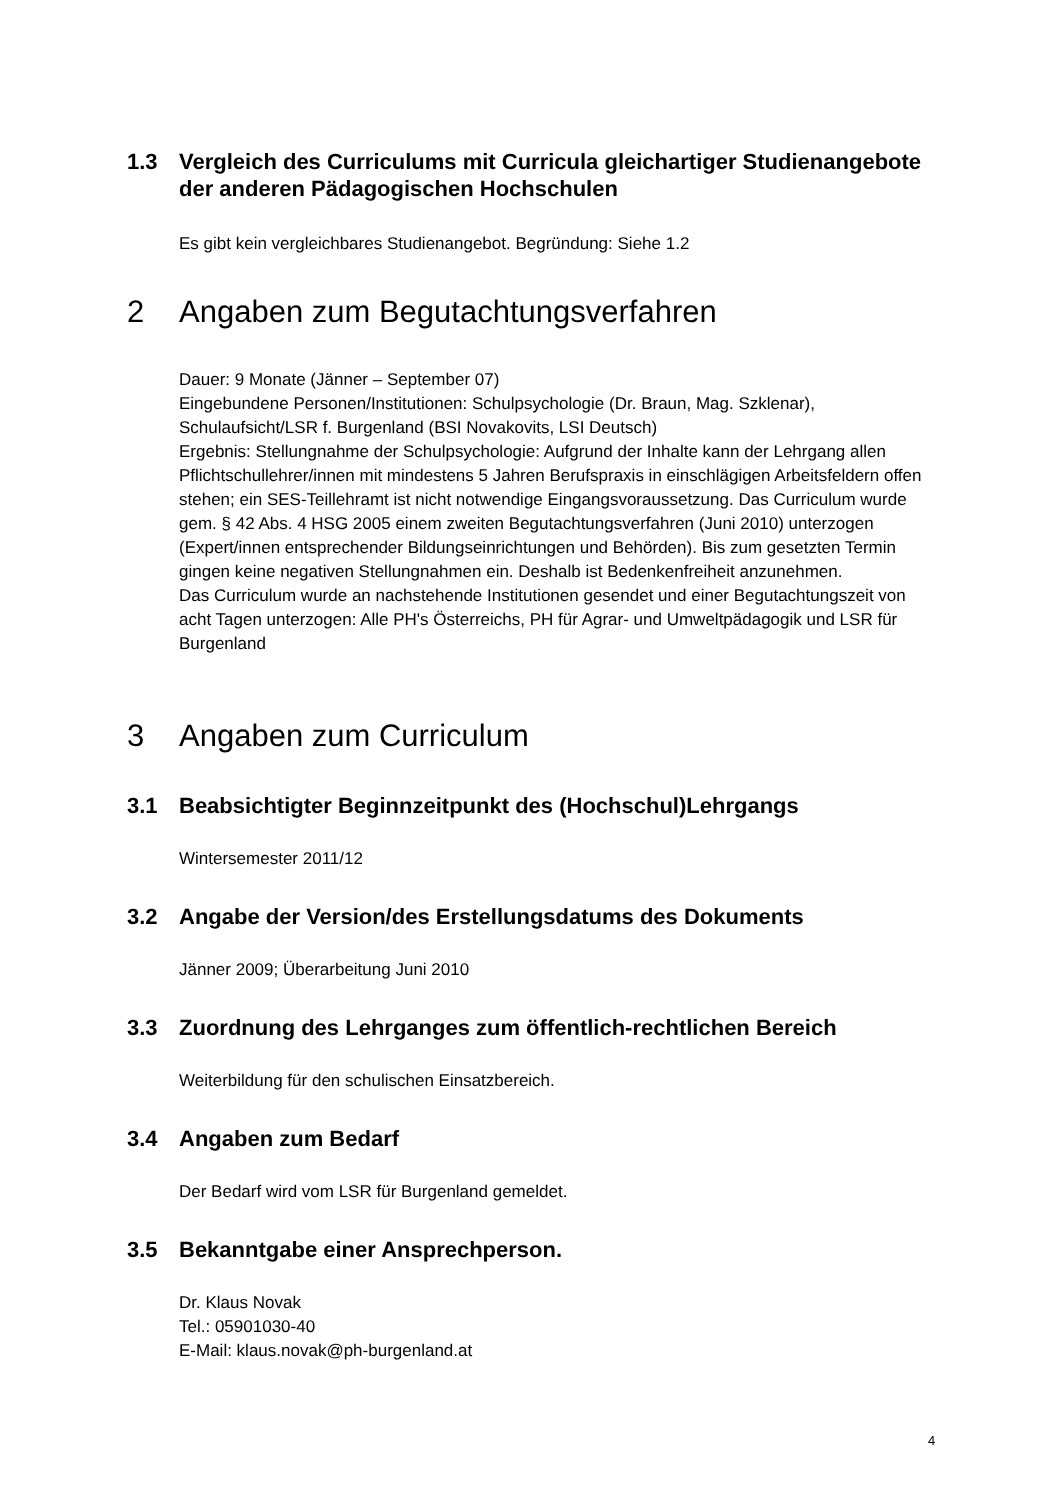1.3 Vergleich des Curriculums mit Curricula gleichartiger Studienangebote der anderen Pädagogischen Hochschulen
Es gibt kein vergleichbares Studienangebot. Begründung: Siehe 1.2
2 Angaben zum Begutachtungsverfahren
Dauer: 9 Monate (Jänner – September 07)
Eingebundene Personen/Institutionen: Schulpsychologie (Dr. Braun, Mag. Szklenar), Schulaufsicht/LSR f. Burgenland (BSI Novakovits, LSI Deutsch)
Ergebnis: Stellungnahme der Schulpsychologie: Aufgrund der Inhalte kann der Lehrgang allen Pflichtschullehrer/innen mit mindestens 5 Jahren Berufspraxis in einschlägigen Arbeitsfeldern offen stehen; ein SES-Teillehramt ist nicht notwendige Eingangsvoraussetzung. Das Curriculum wurde gem. § 42 Abs. 4 HSG 2005 einem zweiten Begutachtungsverfahren (Juni 2010) unterzogen (Expert/innen entsprechender Bildungseinrichtungen und Behörden). Bis zum gesetzten Termin gingen keine negativen Stellungnahmen ein. Deshalb ist Bedenkenfreiheit anzunehmen.
Das Curriculum wurde an nachstehende Institutionen gesendet und einer Begutachtungszeit von acht Tagen unterzogen: Alle PH's Österreichs, PH für Agrar- und Umweltpädagogik und LSR für Burgenland
3 Angaben zum Curriculum
3.1 Beabsichtigter Beginnzeitpunkt des (Hochschul)Lehrgangs
Wintersemester 2011/12
3.2 Angabe der Version/des Erstellungsdatums des Dokuments
Jänner 2009; Überarbeitung Juni 2010
3.3 Zuordnung des Lehrganges zum öffentlich-rechtlichen Bereich
Weiterbildung für den schulischen Einsatzbereich.
3.4 Angaben zum Bedarf
Der Bedarf wird vom LSR für Burgenland gemeldet.
3.5 Bekanntgabe einer Ansprechperson.
Dr. Klaus Novak
Tel.: 05901030-40
E-Mail: klaus.novak@ph-burgenland.at
4